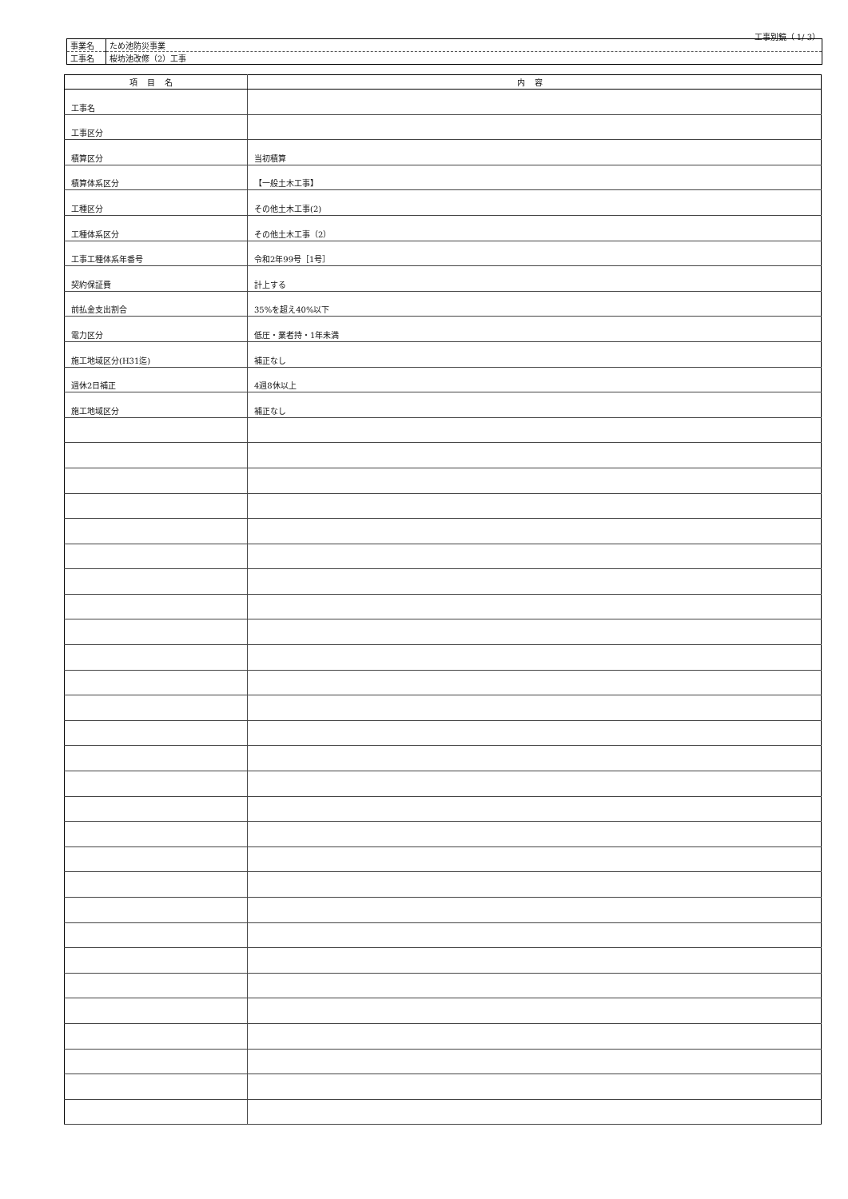工事別鏡（ 1/ 3）
| 事業名 | ため池防災事業 |
| 工事名 | 桜坊池改修（2）工事 |
| 項目名 | 内容 |
| --- | --- |
| 工事名 | |
| 工事区分 | |
| 積算区分 | 当初積算 |
| 積算体系区分 | 【一般土木工事】 |
| 工種区分 | その他土木工事(2) |
| 工種体系区分 | その他土木工事（2） |
| 工事工種体系年番号 | 令和2年99号［1号］ |
| 契約保証費 | 計上する |
| 前払金支出割合 | 35%を超え40%以下 |
| 電力区分 | 低圧・業者持・1年未満 |
| 施工地域区分(H31迄) | 補正なし |
| 週休2日補正 | 4週8休以上 |
| 施工地域区分 | 補正なし |